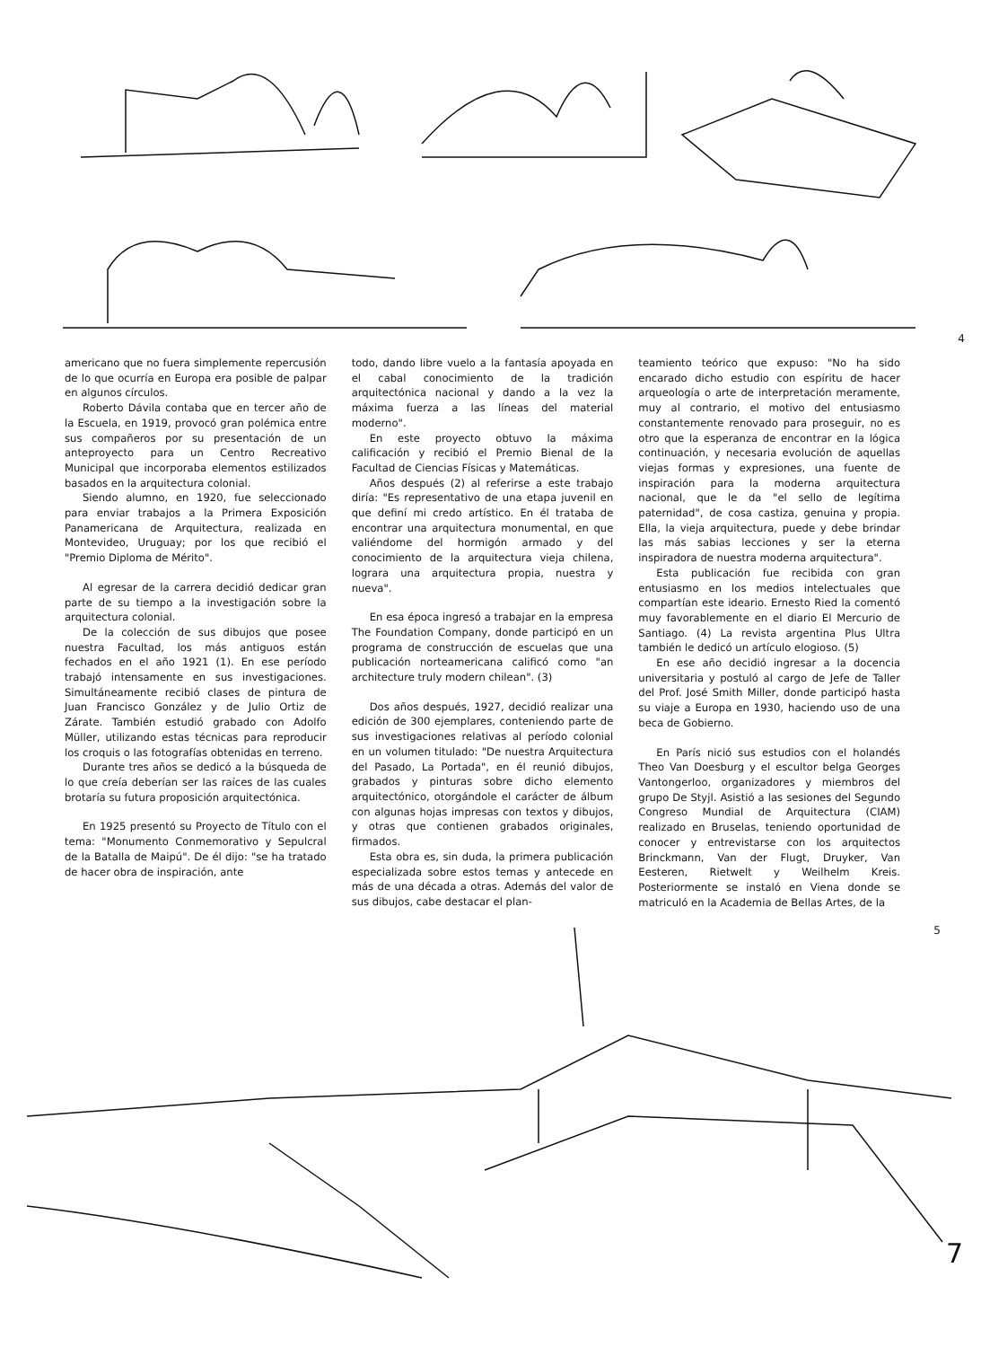4
americano que no fuera simplemente repercusión de lo que ocurría en Europa era posible de palpar en algunos círculos.
Roberto Dávila contaba que en tercer año de la Escuela, en 1919, provocó gran polémica entre sus compañeros por su presentación de un anteproyecto para un Centro Recreativo Municipal que incorporaba elementos estilizados basados en la arquitectura colonial.
Siendo alumno, en 1920, fue seleccionado para enviar trabajos a la Primera Exposición Panamericana de Arquitectura, realizada en Montevideo, Uruguay; por los que recibió el "Premio Diploma de Mérito".
Al egresar de la carrera decidió dedicar gran parte de su tiempo a la investigación sobre la arquitectura colonial.
De la colección de sus dibujos que posee nuestra Facultad, los más antiguos están fechados en el año 1921 (1). En ese período trabajó intensamente en sus investigaciones. Simultáneamente recibió clases de pintura de Juan Francisco González y de Julio Ortiz de Zárate. También estudió grabado con Adolfo Müller, utilizando estas técnicas para reproducir los croquis o las fotografías obtenidas en terreno.
Durante tres años se dedicó a la búsqueda de lo que creía deberían ser las raíces de las cuales brotaría su futura proposición arquitectónica.
En 1925 presentó su Proyecto de Título con el tema: "Monumento Conmemorativo y Sepulcral de la Batalla de Maipú". De él dijo: "se ha tratado de hacer obra de inspiración, ante
todo, dando libre vuelo a la fantasía apoyada en el cabal conocimiento de la tradición arquitectónica nacional y dando a la vez la máxima fuerza a las líneas del material moderno".
En este proyecto obtuvo la máxima calificación y recibió el Premio Bienal de la Facultad de Ciencias Físicas y Matemáticas.
Años después (2) al referirse a este trabajo diría: "Es representativo de una etapa juvenil en que definí mi credo artístico. En él trataba de encontrar una arquitectura monumental, en que valiéndome del hormigón armado y del conocimiento de la arquitectura vieja chilena, lograra una arquitectura propia, nuestra y nueva".
En esa época ingresó a trabajar en la empresa The Foundation Company, donde participó en un programa de construcción de escuelas que una publicación norteamericana calificó como "an architecture truly modern chilean". (3)
Dos años después, 1927, decidió realizar una edición de 300 ejemplares, conteniendo parte de sus investigaciones relativas al período colonial en un volumen titulado: "De nuestra Arquitectura del Pasado, La Portada", en él reunió dibujos, grabados y pinturas sobre dicho elemento arquitectónico, otorgándole el carácter de álbum con algunas hojas impresas con textos y dibujos, y otras que contienen grabados originales, firmados.
Esta obra es, sin duda, la primera publicación especializada sobre estos temas y antecede en más de una década a otras. Además del valor de sus dibujos, cabe destacar el plan-
teamiento teórico que expuso: "No ha sido encarado dicho estudio con espíritu de hacer arqueología o arte de interpretación meramente, muy al contrario, el motivo del entusiasmo constantemente renovado para proseguir, no es otro que la esperanza de encontrar en la lógica continuación, y necesaria evolución de aquellas viejas formas y expresiones, una fuente de inspiración para la moderna arquitectura nacional, que le da "el sello de legítima paternidad", de cosa castiza, genuina y propia. Ella, la vieja arquitectura, puede y debe brindar las más sabias lecciones y ser la eterna inspiradora de nuestra moderna arquitectura".
Esta publicación fue recibida con gran entusiasmo en los medios intelectuales que compartían este ideario. Ernesto Ried la comentó muy favorablemente en el diario El Mercurio de Santiago. (4) La revista argentina Plus Ultra también le dedicó un artículo elogioso. (5)
En ese año decidió ingresar a la docencia universitaria y postuló al cargo de Jefe de Taller del Prof. José Smith Miller, donde participó hasta su viaje a Europa en 1930, haciendo uso de una beca de Gobierno.
En París nició sus estudios con el holandés Theo Van Doesburg y el escultor belga Georges Vantongerloo, organizadores y miembros del grupo De Styjl. Asistió a las sesiones del Segundo Congreso Mundial de Arquitectura (CIAM) realizado en Bruselas, teniendo oportunidad de conocer y entrevistarse con los arquitectos Brinckmann, Van der Flugt, Druyker, Van Eesteren, Rietwelt y Weilhelm Kreis. Posteriormente se instaló en Viena donde se matriculó en la Academia de Bellas Artes, de la
5
7